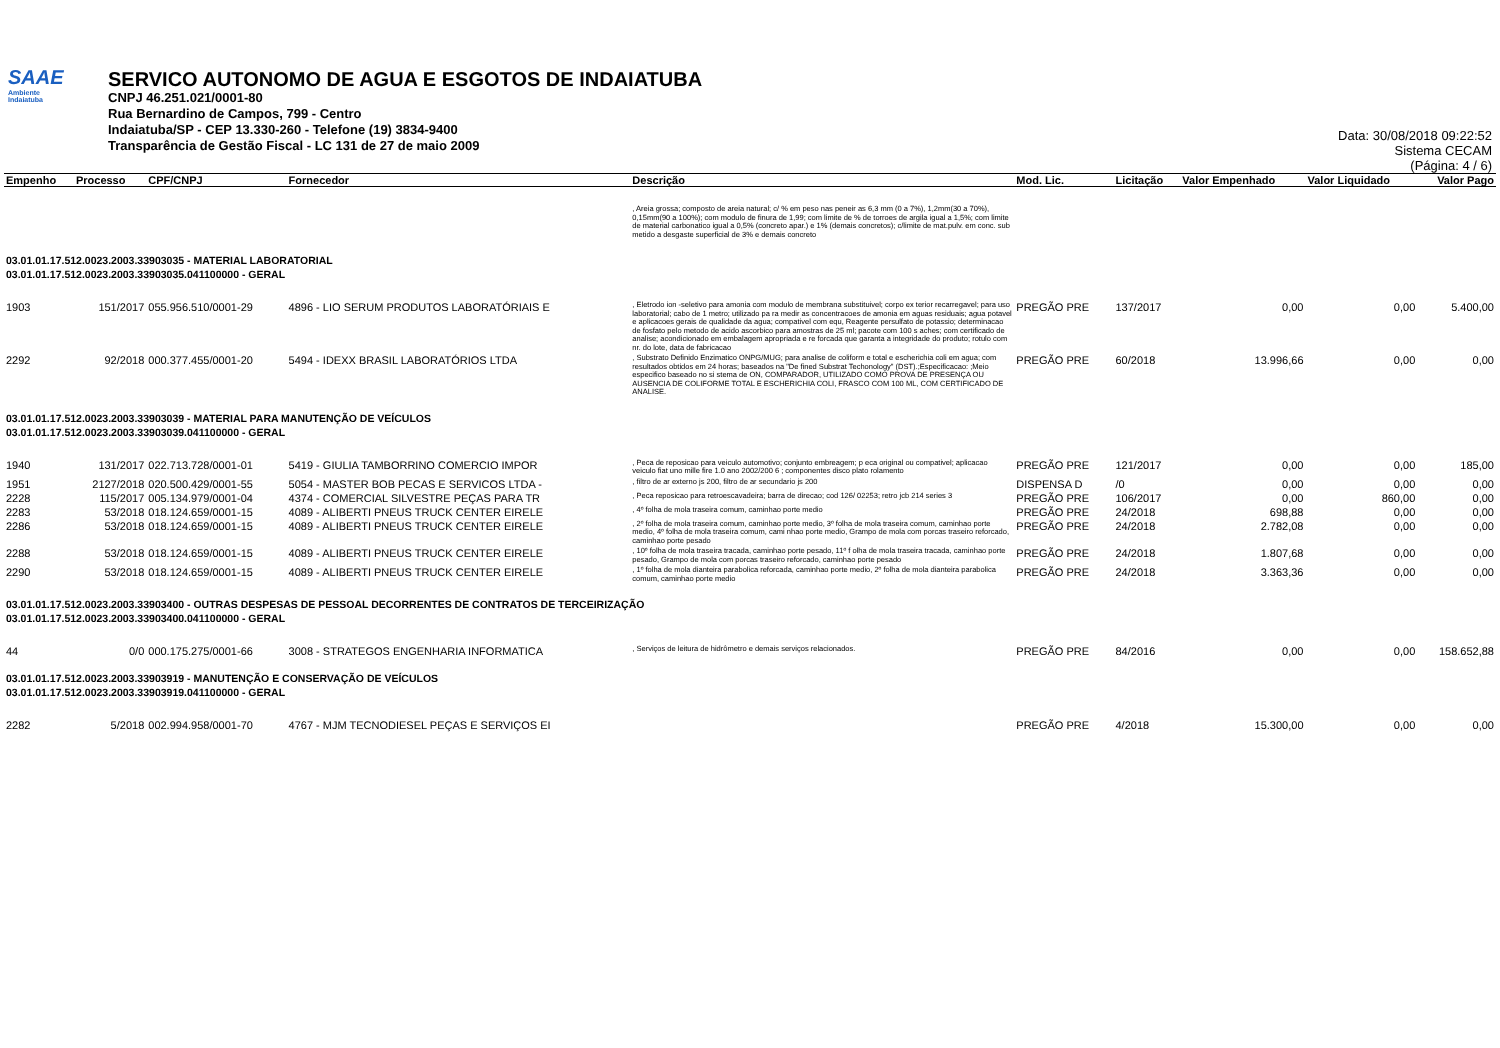SAAE
Ambiente
Indaiatuba
SERVICO AUTONOMO DE AGUA E ESGOTOS DE INDAIATUBA
CNPJ 46.251.021/0001-80
Rua Bernardino de Campos, 799 - Centro
Indaiatuba/SP - CEP 13.330-260 - Telefone (19) 3834-9400
Transparência de Gestão Fiscal - LC 131 de 27 de maio 2009
Data: 30/08/2018 09:22:52
Sistema CECAM
(Página: 4 / 6)
| Empenho | Processo | CPF/CNPJ | Fornecedor | Descrição | Mod. Lic. | Licitação | Valor Empenhado | Valor Liquidado | Valor Pago |
| --- | --- | --- | --- | --- | --- | --- | --- | --- | --- |
| | | | | , Areia grossa; composto de areia natural; c/ % em peso nas peneir as 6,3 mm (0 a 7%), 1,2mm(30 a 70%), 0,15mm(90 a 100%); com modulo de finura de 1,99; com limite de % de torroes de argila igual a 1,5%; com limite de material carbonatico igual a 0,5% (concreto apar.) e 1% (demais concretos); c/limite de mat.pulv. em conc. sub metido a desgaste superficial de 3% e demais concreto | | | | | |
| 03.01.01.17.512.0023.2003.33903035 - MATERIAL LABORATORIAL | | | | | | | | | |
| 03.01.01.17.512.0023.2003.33903035.041100000 - GERAL | | | | | | | | | |
| 1903 | 151/2017 | 055.956.510/0001-29 | 4896 - LIO SERUM PRODUTOS LABORATÓRIAIS E | , Eletrodo ion -seletivo para amonia com modulo de membrana substituivel; corpo ex terior recarregavel; para uso laboratorial; cabo de 1 metro; utilizado pa ra medir as concentracoes de amonia em aguas residuais; agua potavel e aplicacoes gerais de qualidade da agua; compativel com equ, Reagente persulfato de potassio; determinacao de fosfato pelo metodo de acido ascorbico para amostras de 25 ml; pacote com 100 s aches; com certificado de analise; acondicionado em embalagem apropriada e re forcada que garanta a integridade do produto; rotulo com nr. do lote, data de fabricacao | PREGÃO PRE | 137/2017 | 0,00 | 0,00 | 5.400,00 |
| 2292 | 92/2018 | 000.377.455/0001-20 | 5494 - IDEXX BRASIL LABORATÓRIOS LTDA | , Substrato Definido Enzimatico ONPG/MUG; para analise de coliform e total e escherichia coli em agua; com resultados obtidos em 24 horas; baseados na "De fined Substrat Techonology" (DST).;Especificacao: ;Meio especifico baseado no si stema de ON, COMPARADOR, UTILIZADO COMO PROVA DE PRESENÇA OU AUSENCIA DE COLIFORME TOTAL E ESCHERICHIA COLI, FRASCO COM 100 ML, COM CERTIFICADO DE ANALISE. | PREGÃO PRE | 60/2018 | 13.996,66 | 0,00 | 0,00 |
| 03.01.01.17.512.0023.2003.33903039 - MATERIAL PARA MANUTENÇÃO DE VEÍCULOS | | | | | | | | | |
| 03.01.01.17.512.0023.2003.33903039.041100000 - GERAL | | | | | | | | | |
| 1940 | 131/2017 | 022.713.728/0001-01 | 5419 - GIULIA TAMBORRINO COMERCIO IMPOR | , Peca de reposicao para veiculo automotivo; conjunto embreagem; p eca original ou compativel; aplicacao veiculo fiat uno mille fire 1.0 ano 2002/200 6 ; componentes disco plato rolamento | PREGÃO PRE | 121/2017 | 0,00 | 0,00 | 185,00 |
| 1951 | 2127/2018 | 020.500.429/0001-55 | 5054 - MASTER BOB PECAS E SERVICOS LTDA - | , filtro de ar externo js 200, filtro de ar secundario js 200 | DISPENSA D | /0 | 0,00 | 0,00 | 0,00 |
| 2228 | 115/2017 | 005.134.979/0001-04 | 4374 - COMERCIAL SILVESTRE PEÇAS PARA TR | , Peca reposicao para retroescavadeira; barra de direcao; cod 126/ 02253; retro jcb 214 series 3 | PREGÃO PRE | 106/2017 | 0,00 | 860,00 | 0,00 |
| 2283 | 53/2018 | 018.124.659/0001-15 | 4089 - ALIBERTI PNEUS TRUCK CENTER EIRELE | , 4º folha de mola traseira comum, caminhao porte medio | PREGÃO PRE | 24/2018 | 698,88 | 0,00 | 0,00 |
| 2286 | 53/2018 | 018.124.659/0001-15 | 4089 - ALIBERTI PNEUS TRUCK CENTER EIRELE | , 2º folha de mola traseira comum, caminhao porte medio, 3º folha de mola traseira comum, caminhao porte medio, 4º folha de mola traseira comum, cami nhao porte medio, Grampo de mola com porcas traseiro reforcado, caminhao porte pesado | PREGÃO PRE | 24/2018 | 2.782,08 | 0,00 | 0,00 |
| 2288 | 53/2018 | 018.124.659/0001-15 | 4089 - ALIBERTI PNEUS TRUCK CENTER EIRELE | , 10º folha de mola traseira tracada, caminhao porte pesado, 11º f olha de mola traseira tracada, caminhao porte pesado, Grampo de mola com porcas traseiro reforcado, caminhao porte pesado | PREGÃO PRE | 24/2018 | 1.807,68 | 0,00 | 0,00 |
| 2290 | 53/2018 | 018.124.659/0001-15 | 4089 - ALIBERTI PNEUS TRUCK CENTER EIRELE | , 1º folha de mola dianteira parabolica reforcada, caminhao porte medio, 2º folha de mola dianteira parabolica comum, caminhao porte medio | PREGÃO PRE | 24/2018 | 3.363,36 | 0,00 | 0,00 |
| 03.01.01.17.512.0023.2003.33903400 - OUTRAS DESPESAS DE PESSOAL DECORRENTES DE CONTRATOS DE TERCEIRIZAÇÃO | | | | | | | | | |
| 03.01.01.17.512.0023.2003.33903400.041100000 - GERAL | | | | | | | | | |
| 44 | 0/0 | 000.175.275/0001-66 | 3008 - STRATEGOS ENGENHARIA INFORMATICA | , Serviços de leitura de hidrômetro e demais serviços relacionados. | PREGÃO PRE | 84/2016 | 0,00 | 0,00 | 158.652,88 |
| 03.01.01.17.512.0023.2003.33903919 - MANUTENÇÃO E CONSERVAÇÃO DE VEÍCULOS | | | | | | | | | |
| 03.01.01.17.512.0023.2003.33903919.041100000 - GERAL | | | | | | | | | |
| 2282 | 5/2018 | 002.994.958/0001-70 | 4767 - MJM TECNODIESEL PEÇAS E SERVIÇOS EI | | PREGÃO PRE | 4/2018 | 15.300,00 | 0,00 | 0,00 |